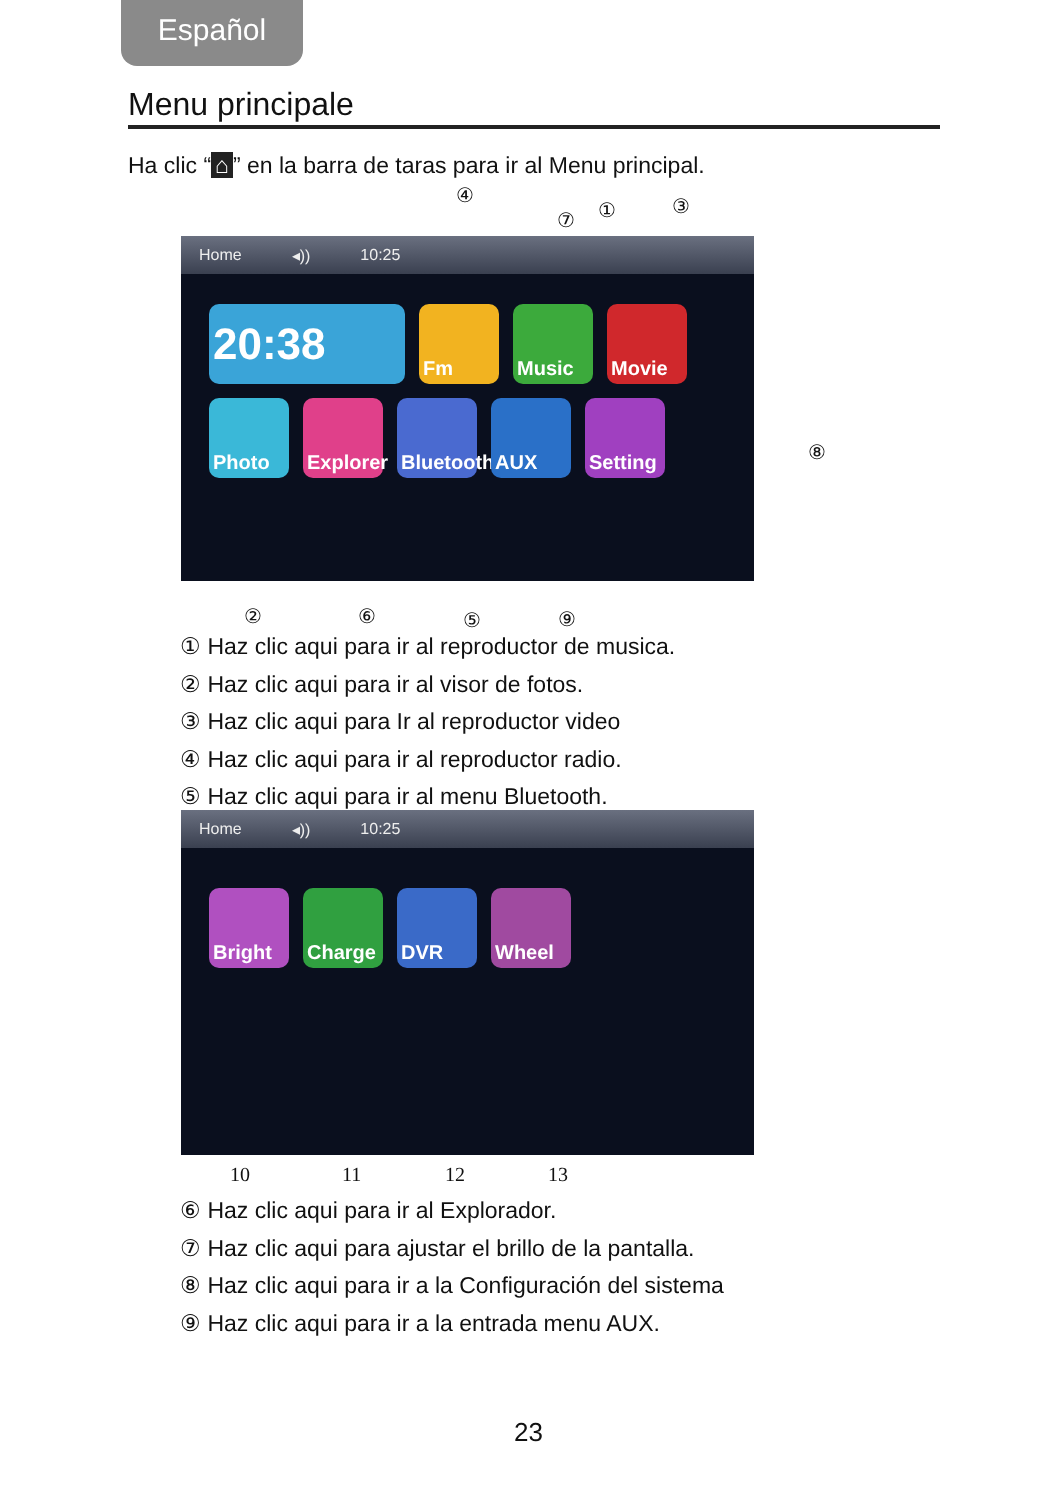Español
Menu principale
Ha clic “⌂” en la barra de taras para ir al Menu principal.
④
⑦ ① ③
Home ◂)) 10:25
20:38
Fm
Music
Movie
Photo
Explorer
Bluetooth
AUX
Setting
⑧
② ⑥ ⑤ ⑨
① Haz clic aqui para ir al reproductor de musica.
② Haz clic aqui para ir al visor de fotos.
③ Haz clic aqui para Ir al reproductor video
④ Haz clic aqui para ir al reproductor radio.
⑤ Haz clic aqui para ir al menu Bluetooth.
Home ◂)) 10:25
Bright
Charge
DVR
Wheel
10 11 12 13
⑥ Haz clic aqui para ir al Explorador.
⑦ Haz clic aqui para ajustar el brillo de la pantalla.
⑧ Haz clic aqui para ir a la Configuración del sistema
⑨ Haz clic aqui para ir a la entrada menu AUX.
23